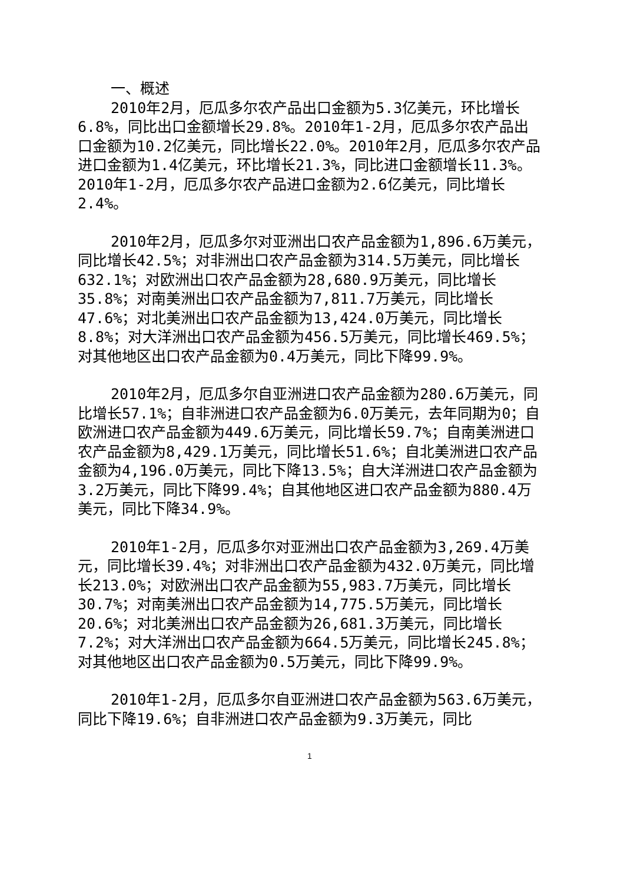一、概述
2010年2月，厄瓜多尔农产品出口金额为5.3亿美元，环比增长6.8%，同比出口金额增长29.8%。2010年1-2月，厄瓜多尔农产品出口金额为10.2亿美元，同比增长22.0%。2010年2月，厄瓜多尔农产品进口金额为1.4亿美元，环比增长21.3%，同比进口金额增长11.3%。2010年1-2月，厄瓜多尔农产品进口金额为2.6亿美元，同比增长2.4%。
2010年2月，厄瓜多尔对亚洲出口农产品金额为1,896.6万美元，同比增长42.5%；对非洲出口农产品金额为314.5万美元，同比增长632.1%；对欧洲出口农产品金额为28,680.9万美元，同比增长35.8%；对南美洲出口农产品金额为7,811.7万美元，同比增长47.6%；对北美洲出口农产品金额为13,424.0万美元，同比增长8.8%；对大洋洲出口农产品金额为456.5万美元，同比增长469.5%；对其他地区出口农产品金额为0.4万美元，同比下降99.9%。
2010年2月，厄瓜多尔自亚洲进口农产品金额为280.6万美元，同比增长57.1%；自非洲进口农产品金额为6.0万美元，去年同期为0；自欧洲进口农产品金额为449.6万美元，同比增长59.7%；自南美洲进口农产品金额为8,429.1万美元，同比增长51.6%；自北美洲进口农产品金额为4,196.0万美元，同比下降13.5%；自大洋洲进口农产品金额为3.2万美元，同比下降99.4%；自其他地区进口农产品金额为880.4万美元，同比下降34.9%。
2010年1-2月，厄瓜多尔对亚洲出口农产品金额为3,269.4万美元，同比增长39.4%；对非洲出口农产品金额为432.0万美元，同比增长213.0%；对欧洲出口农产品金额为55,983.7万美元，同比增长30.7%；对南美洲出口农产品金额为14,775.5万美元，同比增长20.6%；对北美洲出口农产品金额为26,681.3万美元，同比增长7.2%；对大洋洲出口农产品金额为664.5万美元，同比增长245.8%；对其他地区出口农产品金额为0.5万美元，同比下降99.9%。
2010年1-2月，厄瓜多尔自亚洲进口农产品金额为563.6万美元，同比下降19.6%；自非洲进口农产品金额为9.3万美元，同比
1